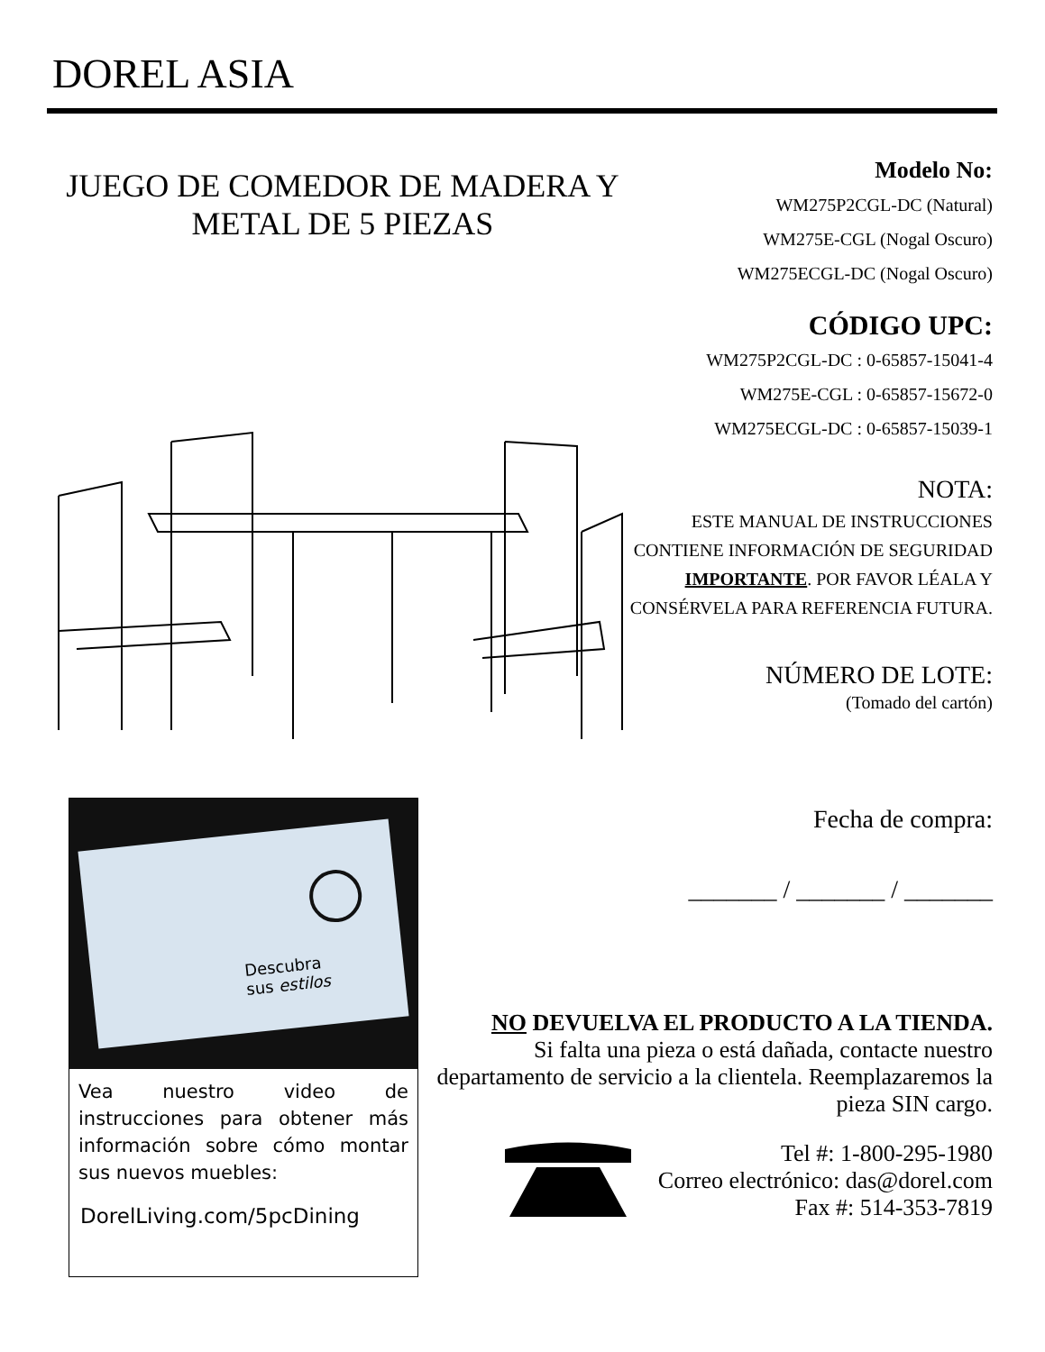DOREL ASIA
JUEGO DE COMEDOR DE MADERA Y METAL DE 5 PIEZAS
Modelo No:
WM275P2CGL-DC (Natural)
WM275E-CGL (Nogal Oscuro)
WM275ECGL-DC (Nogal Oscuro)
CÓDIGO UPC:
WM275P2CGL-DC : 0-65857-15041-4
WM275E-CGL : 0-65857-15672-0
WM275ECGL-DC : 0-65857-15039-1
NOTA:
ESTE MANUAL DE INSTRUCCIONES CONTIENE INFORMACIÓN DE SEGURIDAD IMPORTANTE. POR FAVOR LÉALA Y CONSÉRVELA PARA REFERENCIA FUTURA.
NÚMERO DE LOTE:
(Tomado del cartón)
Fecha de compra:
_______ / _______ / _______
Descubra
sus estilos
Vea nuestro video de instrucciones para obtener más información sobre cómo montar sus nuevos muebles:
DorelLiving.com/5pcDining
NO DEVUELVA EL PRODUCTO A LA TIENDA.
Si falta una pieza o está dañada, contacte nuestro departamento de servicio a la clientela. Reemplazaremos la pieza SIN cargo.
Tel #: 1-800-295-1980
Correo electrónico: das@dorel.com
Fax #: 514-353-7819